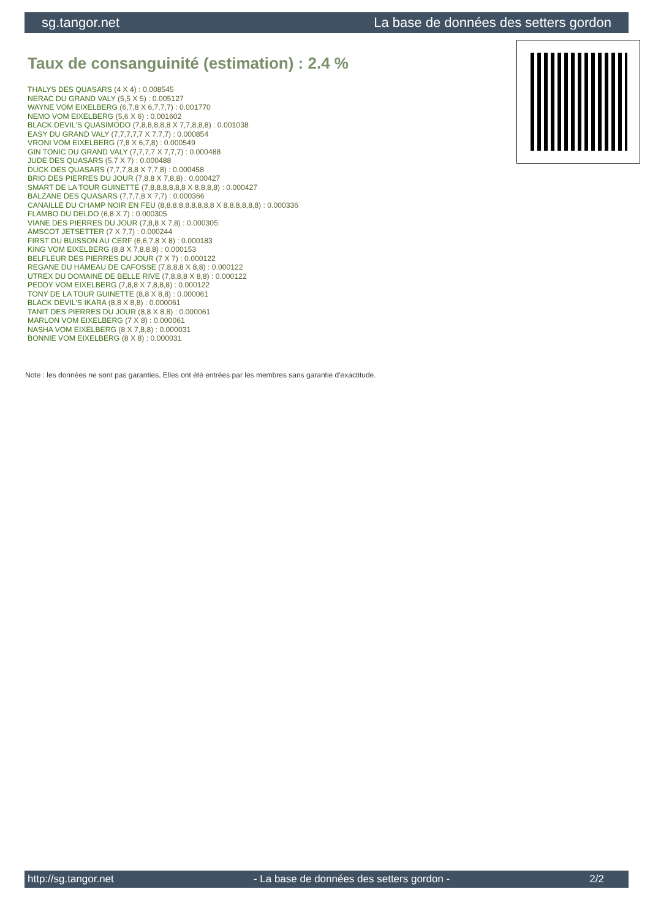sg.tangor.net La base de données des setters gordon
Taux de consanguinité (estimation) : 2.4 %
THALYS DES QUASARS (4 X 4) : 0.008545
NERAC DU GRAND VALY (5,5 X 5) : 0.005127
WAYNE VOM EIXELBERG (6,7,8 X 6,7,7,7) : 0.001770
NEMO VOM EIXELBERG (5,6 X 6) : 0.001602
BLACK DEVIL'S QUASIMODO (7,8,8,8,8,8 X 7,7,8,8,8) : 0.001038
EASY DU GRAND VALY (7,7,7,7,7 X 7,7,7) : 0.000854
VRONI VOM EIXELBERG (7,8 X 6,7,8) : 0.000549
GIN TONIC DU GRAND VALY (7,7,7,7 X 7,7,7) : 0.000488
JUDE DES QUASARS (5,7 X 7) : 0.000488
DUCK DES QUASARS (7,7,7,8,8 X 7,7,8) : 0.000458
BRIO DES PIERRES DU JOUR (7,8,8 X 7,8,8) : 0.000427
SMART DE LA TOUR GUINETTE (7,8,8,8,8,8,8 X 8,8,8,8) : 0.000427
BALZANE DES QUASARS (7,7,7,8 X 7,7) : 0.000366
CANAILLE DU CHAMP NOIR EN FEU (8,8,8,8,8,8,8,8,8 X 8,8,8,8,8,8) : 0.000336
FLAMBO DU DELDO (6,8 X 7) : 0.000305
VIANE DES PIERRES DU JOUR (7,8,8 X 7,8) : 0.000305
AMSCOT JETSETTER (7 X 7,7) : 0.000244
FIRST DU BUISSON AU CERF (6,6,7,8 X 8) : 0.000183
KING VOM EIXELBERG (8,8 X 7,8,8,8) : 0.000153
BELFLEUR DES PIERRES DU JOUR (7 X 7) : 0.000122
REGANE DU HAMEAU DE CAFOSSE (7,8,8,8 X 8,8) : 0.000122
UTREX DU DOMAINE DE BELLE RIVE (7,8,8,8 X 8,8) : 0.000122
PEDDY VOM EIXELBERG (7,8,8 X 7,8,8,8) : 0.000122
TONY DE LA TOUR GUINETTE (8,8 X 8,8) : 0.000061
BLACK DEVIL'S IKARA (8,8 X 8,8) : 0.000061
TANIT DES PIERRES DU JOUR (8,8 X 8,8) : 0.000061
MARLON VOM EIXELBERG (7 X 8) : 0.000061
NASHA VOM EIXELBERG (8 X 7,8,8) : 0.000031
BONNIE VOM EIXELBERG (8 X 8) : 0.000031
Note : les données ne sont pas garanties. Elles ont été entrées par les membres sans garantie d'exactitude.
http://sg.tangor.net - La base de données des setters gordon - 2/2